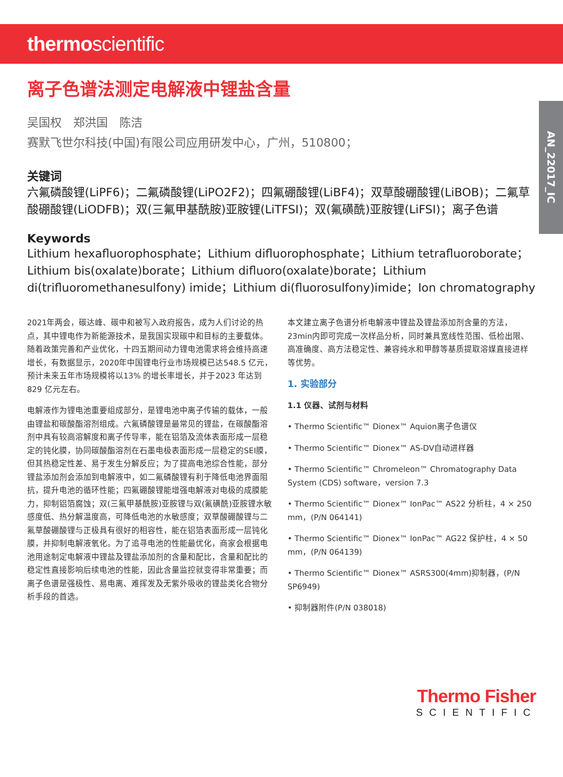thermoscientific
AN_22017_IC
离子色谱法测定电解液中锂盐含量
吴国权　郑洪国　陈洁
赛默飞世尔科技(中国)有限公司应用研发中心，广州，510800；
关键词
六氟磷酸锂(LiPF6)；二氟磷酸锂(LiPO2F2)；四氟硼酸锂(LiBF4)；双草酸硼酸锂(LiBOB)；二氟草酸硼酸锂(LiODFB)；双(三氟甲基酰胺)亚胺锂(LiTFSI)；双(氟磺酰)亚胺锂(LiFSI)；离子色谱
Keywords
Lithium hexafluorophosphate；Lithium difluorophosphate；Lithium tetrafluoroborate；Lithium bis(oxalate)borate；Lithium difluoro(oxalate)borate；Lithium di(trifluoromethanesulfony) imide；Lithium di(fluorosulfony)imide；Ion chromatography
2021年两会，碳达峰、碳中和被写入政府报告，成为人们讨论的热点，其中锂电作为新能源技术，是我国实现碳中和目标的主要载体。随着政策完善和产业优化，十四五期间动力锂电池需求将会维持高速增长，有数据显示，2020年中国锂电行业市场规模已达548.5 亿元，预计未来五年市场规模将以13% 的增长率增长，并于2023 年达到829 亿元左右。
电解液作为锂电池重要组成部分，是锂电池中离子传输的载体，一般由锂盐和碳酸酯溶剂组成。六氟磷酸锂是最常见的锂盐，在碳酸酯溶剂中具有较高溶解度和离子传导率，能在铝箔及流体表面形成一层稳定的钝化膜，协同碳酸酯溶剂在石墨电极表面形成一层稳定的SEI膜，但其热稳定性差、易于发生分解反应；为了提高电池综合性能，部分锂盐添加剂会添加到电解液中，如二氟磷酸锂有利于降低电池界面阻抗，提升电池的循环性能；四氟硼酸锂能增强电解液对电极的成膜能力，抑制铝箔腐蚀；双(三氟甲基酰胺)亚胺锂与双(氟磺酰)亚胺锂水敏感度低、热分解温度高，可降低电池的水敏感度；双草酸硼酸锂与二氟草酸硼酸锂与正极具有很好的相容性，能在铝箔表面形成一层钝化膜，并抑制电解液氧化。为了追寻电池的性能最优化，商家会根据电池用途制定电解液中锂盐及锂盐添加剂的含量和配比，含量和配比的稳定性直接影响后续电池的性能，因此含量监控就变得非常重要；而离子色谱是强极性、易电离、难挥发及无紫外吸收的锂盐类化合物分析手段的首选。
本文建立离子色谱分析电解液中锂盐及锂盐添加剂含量的方法，23min内即可完成一次样品分析，同时兼具宽线性范围、低检出限、高准确度、高方法稳定性、兼容纯水和甲醇等基质提取溶媒直接进样等优势。
1. 实验部分
1.1 仪器、试剂与材料
• Thermo Scientific™ Dionex™ Aquion离子色谱仪
• Thermo Scientific™ Dionex™ AS-DV自动进样器
• Thermo Scientific™ Chromeleon™ Chromatography Data System (CDS) software，version 7.3
• Thermo Scientific™ Dionex™ IonPac™ AS22 分析柱，4 × 250 mm，(P/N 064141)
• Thermo Scientific™ Dionex™ IonPac™ AG22 保护柱，4 × 50 mm，(P/N 064139)
• Thermo Scientific™ Dionex™ ASRS300(4mm)抑制器，(P/N SP6949)
• 抑制器附件(P/N 038018)
Thermo Fisher
SCIENTIFIC